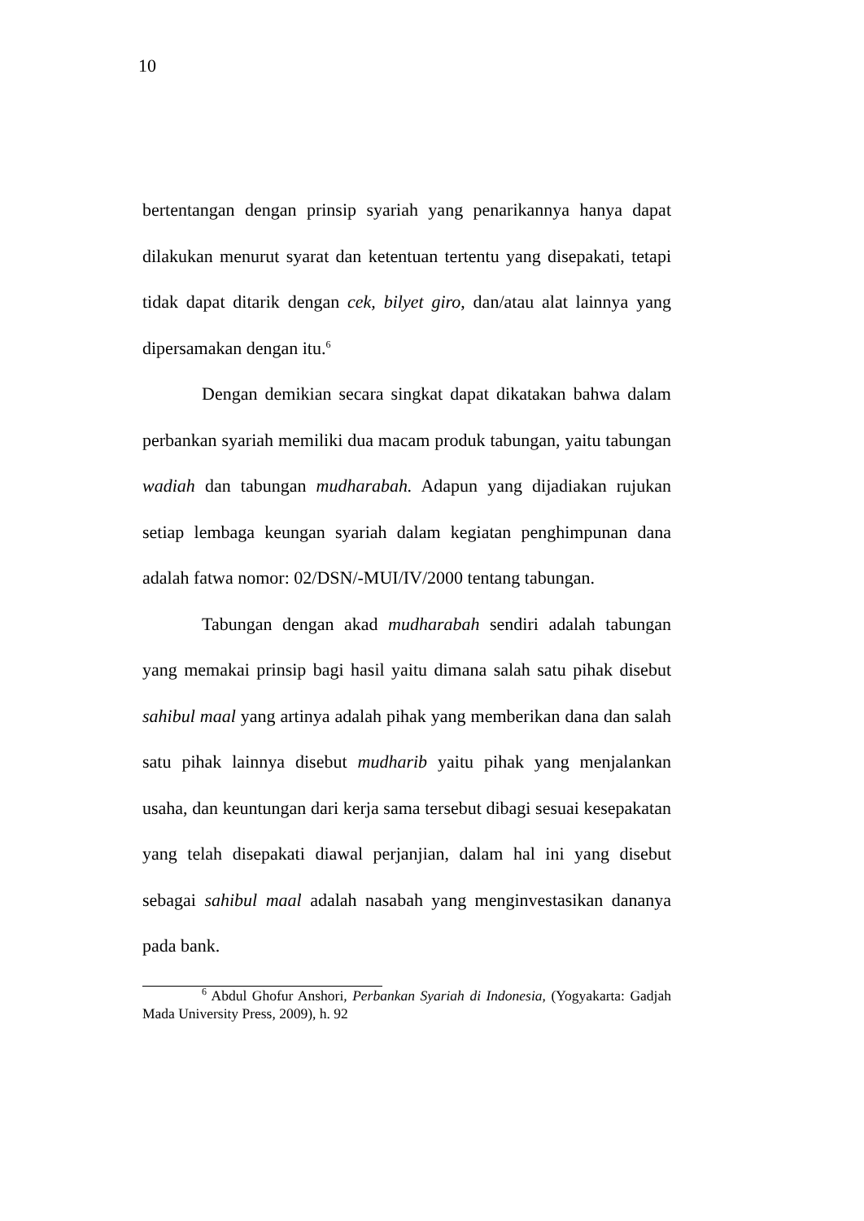10
bertentangan dengan prinsip syariah yang penarikannya hanya dapat dilakukan menurut syarat dan ketentuan tertentu yang disepakati, tetapi tidak dapat ditarik dengan cek, bilyet giro, dan/atau alat lainnya yang dipersamakan dengan itu.<sup>6</sup>
Dengan demikian secara singkat dapat dikatakan bahwa dalam perbankan syariah memiliki dua macam produk tabungan, yaitu tabungan wadiah dan tabungan mudharabah. Adapun yang dijadiakan rujukan setiap lembaga keungan syariah dalam kegiatan penghimpunan dana adalah fatwa nomor: 02/DSN/-MUI/IV/2000 tentang tabungan.
Tabungan dengan akad mudharabah sendiri adalah tabungan yang memakai prinsip bagi hasil yaitu dimana salah satu pihak disebut sahibul maal yang artinya adalah pihak yang memberikan dana dan salah satu pihak lainnya disebut mudharib yaitu pihak yang menjalankan usaha, dan keuntungan dari kerja sama tersebut dibagi sesuai kesepakatan yang telah disepakati diawal perjanjian, dalam hal ini yang disebut sebagai sahibul maal adalah nasabah yang menginvestasikan dananya pada bank.
<sup>6</sup> Abdul Ghofur Anshori, Perbankan Syariah di Indonesia, (Yogyakarta: Gadjah Mada University Press, 2009), h. 92